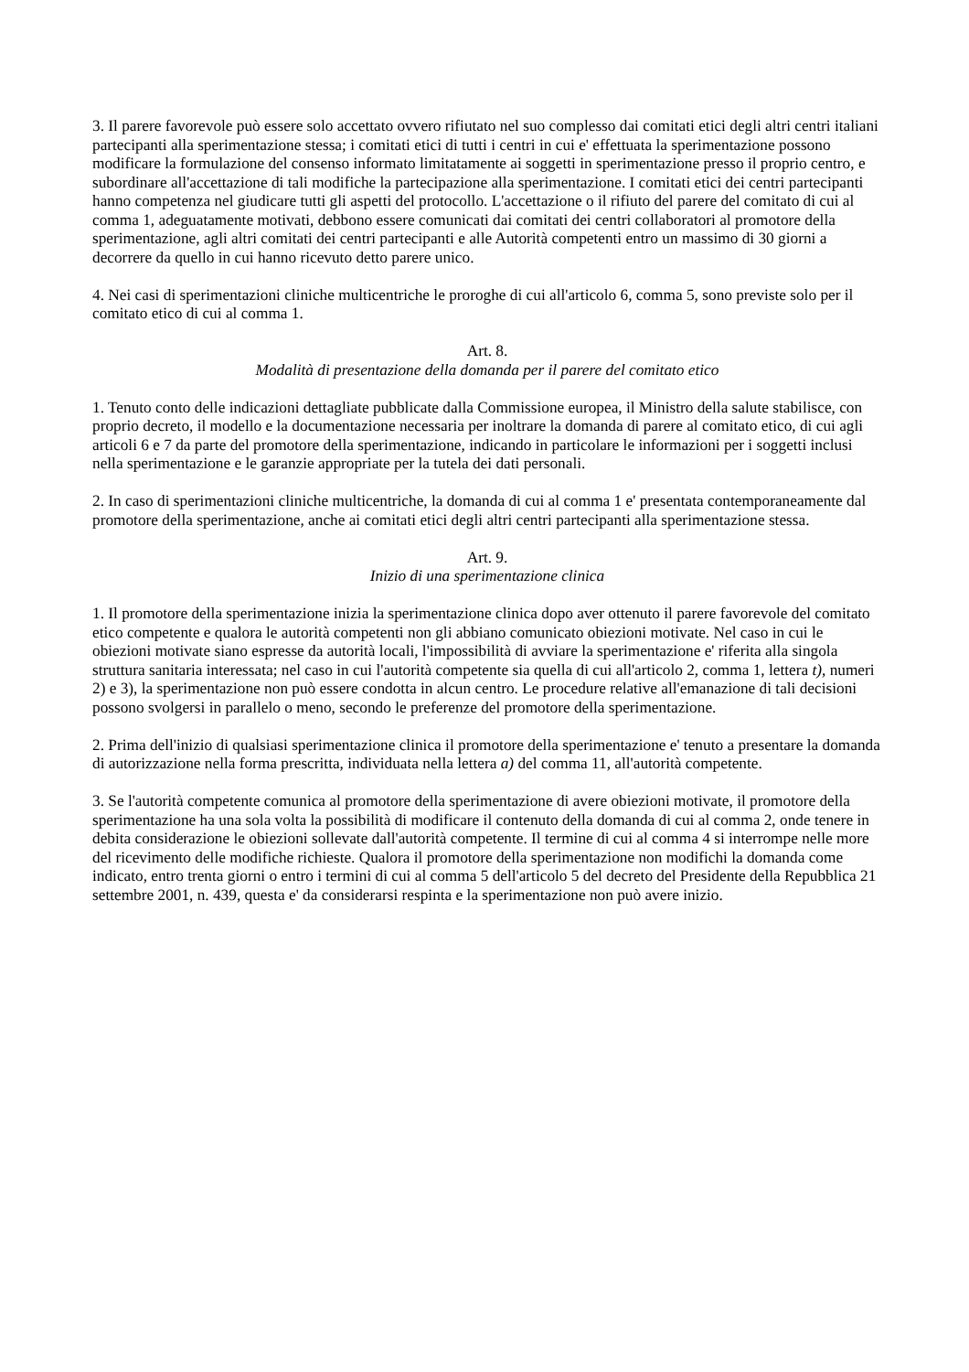3. Il parere favorevole può essere solo accettato ovvero rifiutato nel suo complesso dai comitati etici degli altri centri italiani partecipanti alla sperimentazione stessa; i comitati etici di tutti i centri in cui e' effettuata la sperimentazione possono modificare la formulazione del consenso informato limitatamente ai soggetti in sperimentazione presso il proprio centro, e subordinare all'accettazione di tali modifiche la partecipazione alla sperimentazione. I comitati etici dei centri partecipanti hanno competenza nel giudicare tutti gli aspetti del protocollo. L'accettazione o il rifiuto del parere del comitato di cui al comma 1, adeguatamente motivati, debbono essere comunicati dai comitati dei centri collaboratori al promotore della sperimentazione, agli altri comitati dei centri partecipanti e alle Autorità competenti entro un massimo di 30 giorni a decorrere da quello in cui hanno ricevuto detto parere unico.
4. Nei casi di sperimentazioni cliniche multicentriche le proroghe di cui all'articolo 6, comma 5, sono previste solo per il comitato etico di cui al comma 1.
Art. 8.
Modalità di presentazione della domanda per il parere del comitato etico
1. Tenuto conto delle indicazioni dettagliate pubblicate dalla Commissione europea, il Ministro della salute stabilisce, con proprio decreto, il modello e la documentazione necessaria per inoltrare la domanda di parere al comitato etico, di cui agli articoli 6 e 7 da parte del promotore della sperimentazione, indicando in particolare le informazioni per i soggetti inclusi nella sperimentazione e le garanzie appropriate per la tutela dei dati personali.
2. In caso di sperimentazioni cliniche multicentriche, la domanda di cui al comma 1 e' presentata contemporaneamente dal promotore della sperimentazione, anche ai comitati etici degli altri centri partecipanti alla sperimentazione stessa.
Art. 9.
Inizio di una sperimentazione clinica
1. Il promotore della sperimentazione inizia la sperimentazione clinica dopo aver ottenuto il parere favorevole del comitato etico competente e qualora le autorità competenti non gli abbiano comunicato obiezioni motivate. Nel caso in cui le obiezioni motivate siano espresse da autorità locali, l'impossibilità di avviare la sperimentazione e' riferita alla singola struttura sanitaria interessata; nel caso in cui l'autorità competente sia quella di cui all'articolo 2, comma 1, lettera t), numeri 2) e 3), la sperimentazione non può essere condotta in alcun centro. Le procedure relative all'emanazione di tali decisioni possono svolgersi in parallelo o meno, secondo le preferenze del promotore della sperimentazione.
2. Prima dell'inizio di qualsiasi sperimentazione clinica il promotore della sperimentazione e' tenuto a presentare la domanda di autorizzazione nella forma prescritta, individuata nella lettera a) del comma 11, all'autorità competente.
3. Se l'autorità competente comunica al promotore della sperimentazione di avere obiezioni motivate, il promotore della sperimentazione ha una sola volta la possibilità di modificare il contenuto della domanda di cui al comma 2, onde tenere in debita considerazione le obiezioni sollevate dall'autorità competente. Il termine di cui al comma 4 si interrompe nelle more del ricevimento delle modifiche richieste. Qualora il promotore della sperimentazione non modifichi la domanda come indicato, entro trenta giorni o entro i termini di cui al comma 5 dell'articolo 5 del decreto del Presidente della Repubblica 21 settembre 2001, n. 439, questa e' da considerarsi respinta e la sperimentazione non può avere inizio.